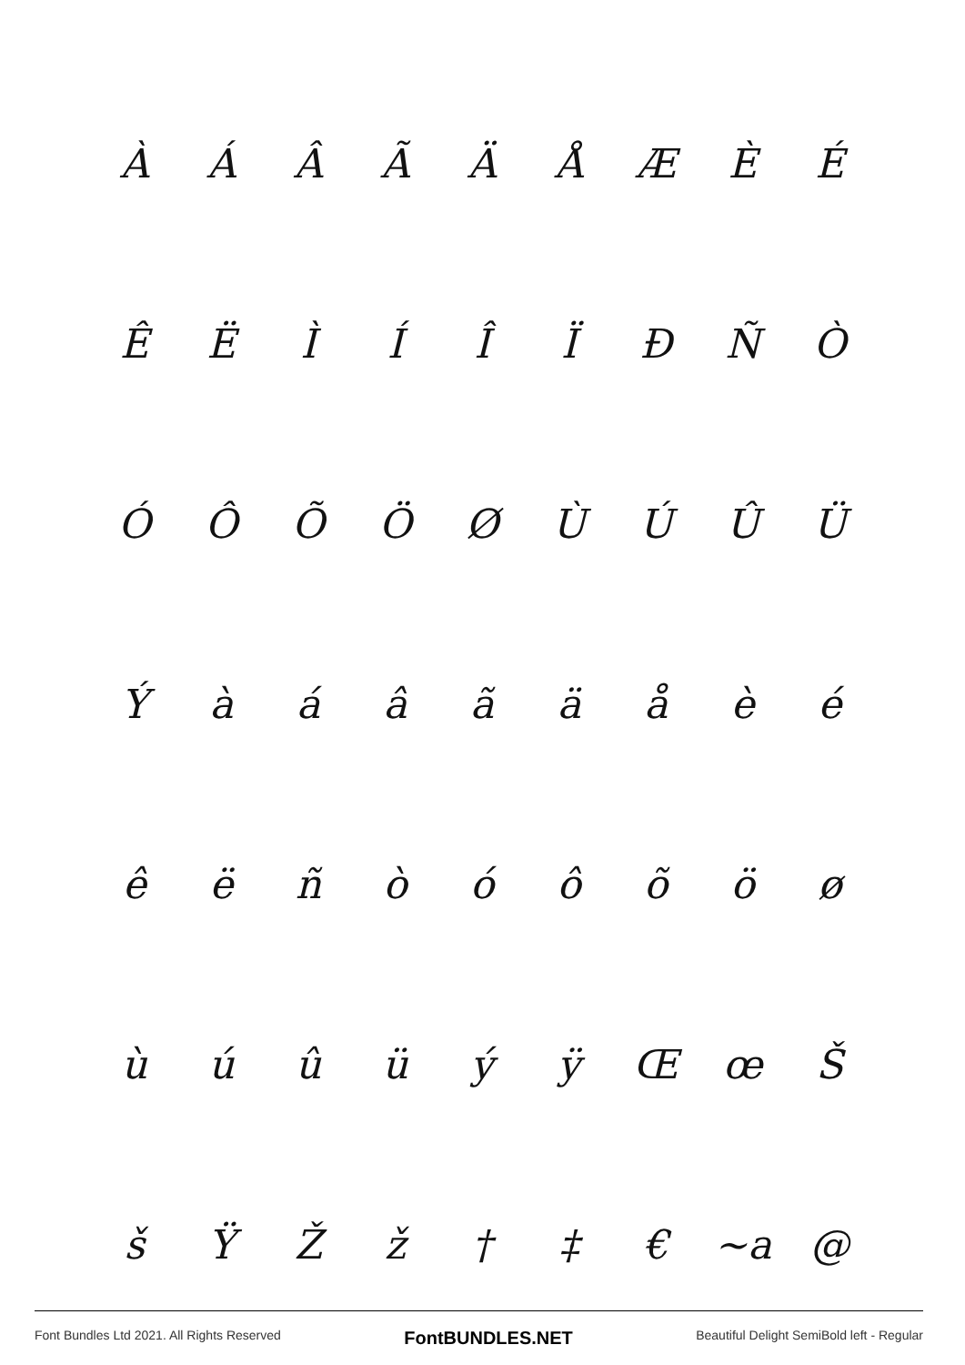| À | Á | Â | Ã | Ä | Å | Æ | È | É |
| Ê | Ë | Ì | Í | Î | Ï | Ð | Ñ | Ò |
| Ó | Ô | Õ | Ö | Ø | Ù | Ú | Û | Ü |
| Ý | à | á | â | ã | ä | å | è | é |
| ê | ë | ñ | ò | ó | ô | õ | ö | ø |
| ù | ú | û | ü | ý | ÿ | Œ | œ | Š |
| š | Ÿ | Ž | ž | † | ‡ | € | ~a | @ |
Font Bundles Ltd 2021. All Rights Reserved FontBUNDLES.NET Beautiful Delight SemiBold left - Regular